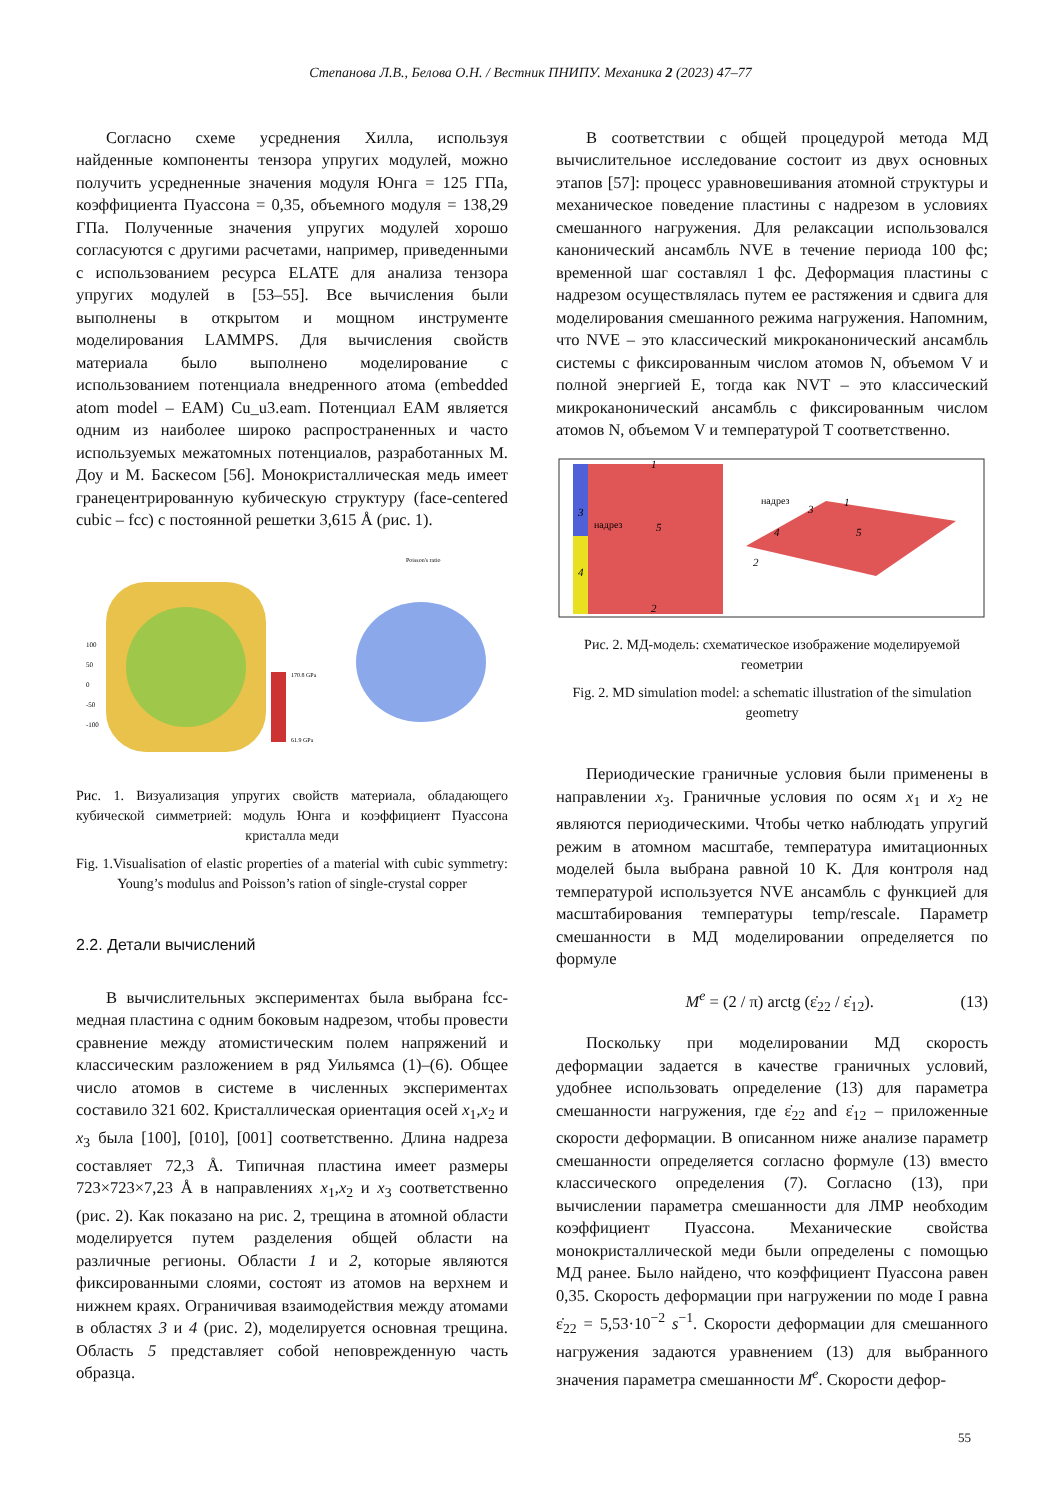Степанова Л.В., Белова О.Н. / Вестник ПНИПУ. Механика 2 (2023) 47–77
Согласно схеме усреднения Хилла, используя найденные компоненты тензора упругих модулей, можно получить усредненные значения модуля Юнга = 125 ГПа, коэффициента Пуассона = 0,35, объемного модуля = 138,29 ГПа. Полученные значения упругих модулей хорошо согласуются с другими расчетами, например, приведенными с использованием ресурса ELATE для анализа тензора упругих модулей в [53–55]. Все вычисления были выполнены в открытом и мощном инструменте моделирования LAMMPS. Для вычисления свойств материала было выполнено моделирование с использованием потенциала внедренного атома (embedded atom model – EAM) Cu_u3.eam. Потенциал EAM является одним из наиболее широко распространенных и часто используемых межатомных потенциалов, разработанных M. Доу и M. Баскесом [56]. Монокристаллическая медь имеет гранецентрированную кубическую структуру (face-centered cubic – fcc) с постоянной решетки 3,615 Å (рис. 1).
170.8 GPa
61.9 GPa
Poisson's ratio
100
50
0
-50
-100
Рис. 1. Визуализация упругих свойств материала, обладающего кубической симметрией: модуль Юнга и коэффициент Пуассона кристалла меди
Fig. 1.Visualisation of elastic properties of a material with cubic symmetry: Young’s modulus and Poisson’s ration of single-crystal copper
2.2. Детали вычислений
В вычислительных экспериментах была выбрана fcc-медная пластина с одним боковым надрезом, чтобы провести сравнение между атомистическим полем напряжений и классическим разложением в ряд Уильямса (1)–(6). Общее число атомов в системе в численных экспериментах составило 321 602. Кристаллическая ориентация осей x<sub>1</sub>,x<sub>2</sub> и x<sub>3</sub> была [100], [010], [001] соответственно. Длина надреза составляет 72,3 Å. Типичная пластина имеет размеры 723×723×7,23 Å в направлениях x<sub>1</sub>,x<sub>2</sub> и x<sub>3</sub> соответственно (рис. 2). Как показано на рис. 2, трещина в атомной области моделируется путем разделения общей области на различные регионы. Области 1 и 2, которые являются фиксированными слоями, состоят из атомов на верхнем и нижнем краях. Ограничивая взаимодействия между атомами в областях 3 и 4 (рис. 2), моделируется основная трещина. Область 5 представляет собой неповрежденную часть образца.
В соответствии с общей процедурой метода МД вычислительное исследование состоит из двух основных этапов [57]: процесс уравновешивания атомной структуры и механическое поведение пластины с надрезом в условиях смешанного нагружения. Для релаксации использовался канонический ансамбль NVE в течение периода 100 фс; временной шаг составлял 1 фс. Деформация пластины с надрезом осуществлялась путем ее растяжения и сдвига для моделирования смешанного режима нагружения. Напомним, что NVE – это классический микроканонический ансамбль системы с фиксированным числом атомов N, объемом V и полной энергией E, тогда как NVT – это классический микроканонический ансамбль с фиксированным числом атомов N, объемом V и температурой T соответственно.
3
4
1
2
5
надрез
надрез
5
1
4
3
2
Рис. 2. МД-модель: схематическое изображение моделируемой геометрии
Fig. 2. MD simulation model: a schematic illustration of the simulation geometry
Периодические граничные условия были применены в направлении x<sub>3</sub>. Граничные условия по осям x<sub>1</sub> и x<sub>2</sub> не являются периодическими. Чтобы четко наблюдать упругий режим в атомном масштабе, температура имитационных моделей была выбрана равной 10 K. Для контроля над температурой используется NVE ансамбль с функцией для масштабирования температуры temp/rescale. Параметр смешанности в МД моделировании определяется по формуле
M<sup>e</sup> = (2 / π) arctg (ε̇<sub>22</sub> / ε̇<sub>12</sub>). (13)
Поскольку при моделировании МД скорость деформации задается в качестве граничных условий, удобнее использовать определение (13) для параметра смешанности нагружения, где ε̇<sub>22</sub> and ε̇<sub>12</sub> – приложенные скорости деформации. В описанном ниже анализе параметр смешанности определяется согласно формуле (13) вместо классического определения (7). Согласно (13), при вычислении параметра смешанности для ЛМР необходим коэффициент Пуассона. Механические свойства монокристаллической меди были определены с помощью МД ранее. Было найдено, что коэффициент Пуассона равен 0,35. Скорость деформации при нагружении по моде I равна ε̇<sub>22</sub> = 5,53·10<sup>−2</sup> s<sup>−1</sup>. Скорости деформации для смешанного нагружения задаются уравнением (13) для выбранного значения параметра смешанности M<sup>e</sup>. Скорости дефор-
55